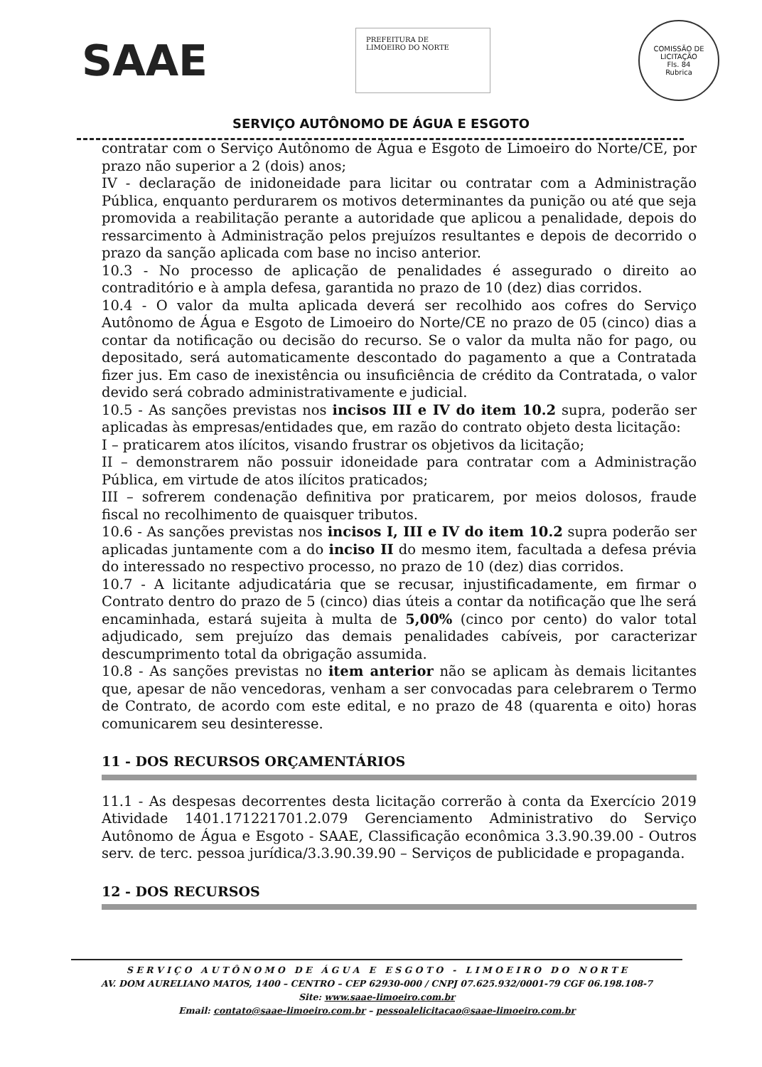SAAE
PREFEITURA DE
LIMOEIRO DO NORTE
COMISSÃO DE LICITAÇÃO
Fls. 84
Rubrica
SERVIÇO AUTÔNOMO DE ÁGUA E ESGOTO
contratar com o Serviço Autônomo de Água e Esgoto de Limoeiro do Norte/CE, por prazo não superior a 2 (dois) anos;
IV - declaração de inidoneidade para licitar ou contratar com a Administração Pública, enquanto perdurarem os motivos determinantes da punição ou até que seja promovida a reabilitação perante a autoridade que aplicou a penalidade, depois do ressarcimento à Administração pelos prejuízos resultantes e depois de decorrido o prazo da sanção aplicada com base no inciso anterior.
10.3 - No processo de aplicação de penalidades é assegurado o direito ao contraditório e à ampla defesa, garantida no prazo de 10 (dez) dias corridos.
10.4 - O valor da multa aplicada deverá ser recolhido aos cofres do Serviço Autônomo de Água e Esgoto de Limoeiro do Norte/CE no prazo de 05 (cinco) dias a contar da notificação ou decisão do recurso. Se o valor da multa não for pago, ou depositado, será automaticamente descontado do pagamento a que a Contratada fizer jus. Em caso de inexistência ou insuficiência de crédito da Contratada, o valor devido será cobrado administrativamente e judicial.
10.5 - As sanções previstas nos incisos III e IV do item 10.2 supra, poderão ser aplicadas às empresas/entidades que, em razão do contrato objeto desta licitação:
I – praticarem atos ilícitos, visando frustrar os objetivos da licitação;
II – demonstrarem não possuir idoneidade para contratar com a Administração Pública, em virtude de atos ilícitos praticados;
III – sofrerem condenação definitiva por praticarem, por meios dolosos, fraude fiscal no recolhimento de quaisquer tributos.
10.6 - As sanções previstas nos incisos I, III e IV do item 10.2 supra poderão ser aplicadas juntamente com a do inciso II do mesmo item, facultada a defesa prévia do interessado no respectivo processo, no prazo de 10 (dez) dias corridos.
10.7 - A licitante adjudicatária que se recusar, injustificadamente, em firmar o Contrato dentro do prazo de 5 (cinco) dias úteis a contar da notificação que lhe será encaminhada, estará sujeita à multa de 5,00% (cinco por cento) do valor total adjudicado, sem prejuízo das demais penalidades cabíveis, por caracterizar descumprimento total da obrigação assumida.
10.8 - As sanções previstas no item anterior não se aplicam às demais licitantes que, apesar de não vencedoras, venham a ser convocadas para celebrarem o Termo de Contrato, de acordo com este edital, e no prazo de 48 (quarenta e oito) horas comunicarem seu desinteresse.
11 - DOS RECURSOS ORÇAMENTÁRIOS
11.1 - As despesas decorrentes desta licitação correrão à conta da Exercício 2019 Atividade 1401.171221701.2.079 Gerenciamento Administrativo do Serviço Autônomo de Água e Esgoto - SAAE, Classificação econômica 3.3.90.39.00 - Outros serv. de terc. pessoa jurídica/3.3.90.39.90 – Serviços de publicidade e propaganda.
12 - DOS RECURSOS
S E R V I Ç O A U T Ô N O M O D E Á G U A E E S G O T O - L I M O E I R O D O N O R T E
AV. DOM AURELIANO MATOS, 1400 – CENTRO – CEP 62930-000 / CNPJ 07.625.932/0001-79 CGF 06.198.108-7
Site: www.saae-limoeiro.com.br
Email: contato@saae-limoeiro.com.br – pessoalelicitacao@saae-limoeiro.com.br